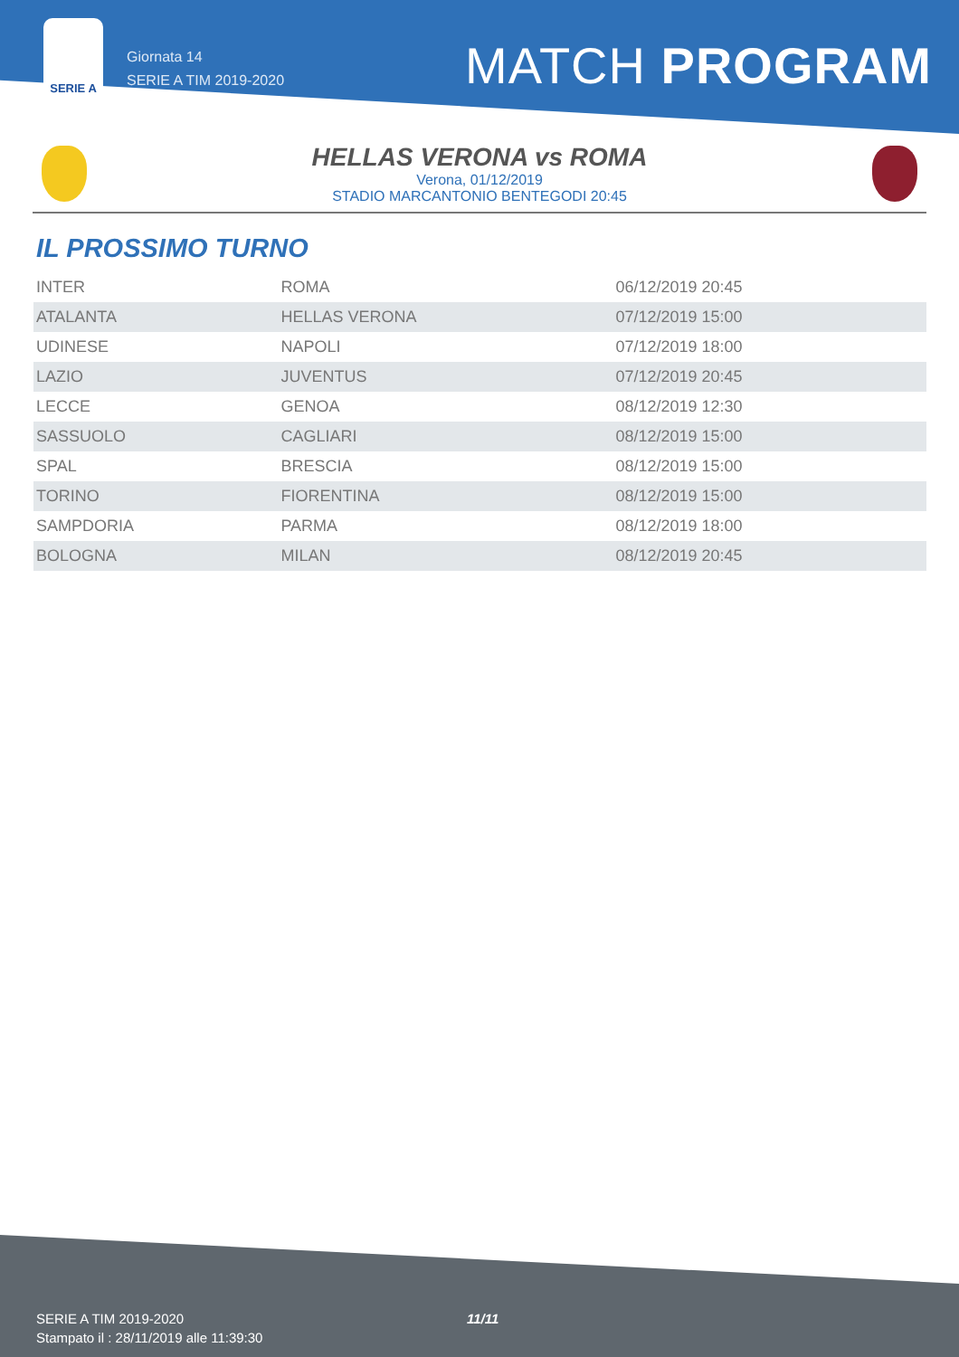SERIE A
Giornata 14
SERIE A TIM 2019-2020
MATCH PROGRAM
HELLAS VERONA vs ROMA
Verona, 01/12/2019
STADIO MARCANTONIO BENTEGODI 20:45
IL PROSSIMO TURNO
| INTER | ROMA | 06/12/2019 20:45 |
| ATALANTA | HELLAS VERONA | 07/12/2019 15:00 |
| UDINESE | NAPOLI | 07/12/2019 18:00 |
| LAZIO | JUVENTUS | 07/12/2019 20:45 |
| LECCE | GENOA | 08/12/2019 12:30 |
| SASSUOLO | CAGLIARI | 08/12/2019 15:00 |
| SPAL | BRESCIA | 08/12/2019 15:00 |
| TORINO | FIORENTINA | 08/12/2019 15:00 |
| SAMPDORIA | PARMA | 08/12/2019 18:00 |
| BOLOGNA | MILAN | 08/12/2019 20:45 |
SERIE A TIM 2019-2020
Stampato il : 28/11/2019 alle 11:39:30
11/11